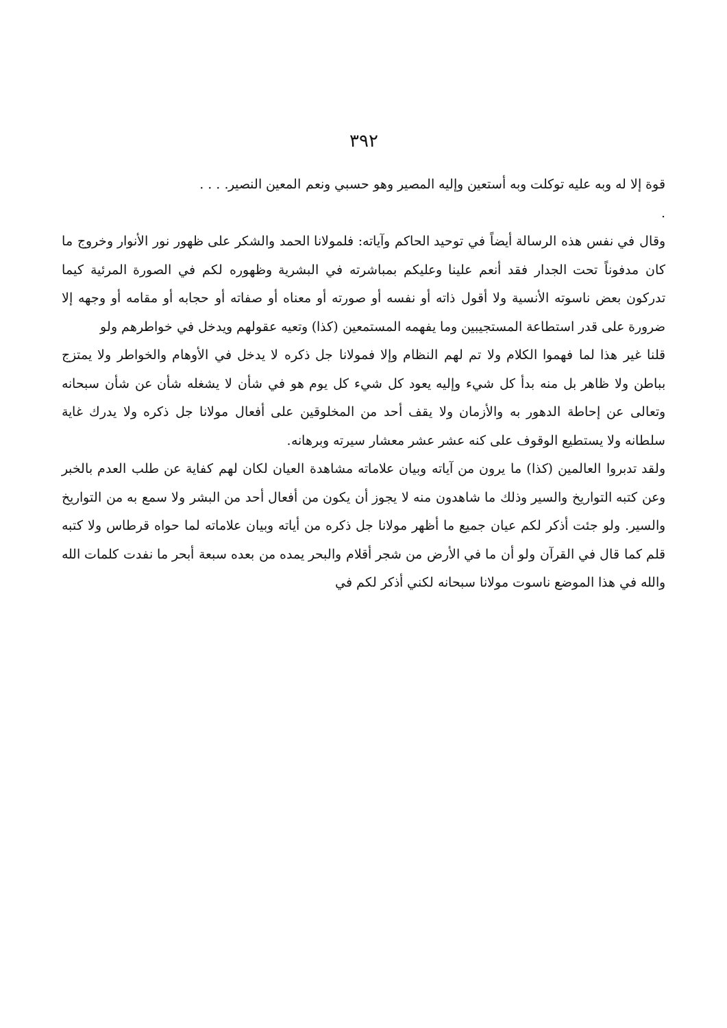٣٩٢
قوة إلا له وبه عليه توكلت وبه أستعين وإليه المصير وهو حسبي ونعم المعين النصير. . . .
.
وقال في نفس هذه الرسالة أيضاً في توحيد الحاكم وآياته: فلمولانا الحمد والشكر على ظهور نور الأنوار وخروج ما كان مدفوناً تحت الجدار فقد أنعم علينا وعليكم بمباشرته في البشرية وظهوره لكم في الصورة المرئية كيما تدركون بعض ناسوته الأنسية ولا أقول ذاته أو نفسه أو صورته أو معناه أو صفاته أو حجابه أو مقامه أو وجهه إلا ضرورة على قدر استطاعة المستجيبين وما يفهمه المستمعين (كذا) وتعيه عقولهم ويدخل في خواطرهم ولو
قلنا غير هذا لما فهموا الكلام ولا تم لهم النظام وإلا فمولانا جل ذكره لا يدخل في الأوهام والخواطر ولا يمتزج بباطن ولا ظاهر بل منه بدأ كل شيء وإليه يعود كل شيء كل يوم هو في شأن لا يشغله شأن عن شأن سبحانه وتعالى عن إحاطة الدهور به والأزمان ولا يقف أحد من المخلوقين على أفعال مولانا جل ذكره ولا يدرك غاية سلطانه ولا يستطيع الوقوف على كنه عشر عشر معشار سيرته وبرهانه.
ولقد تدبروا العالمين (كذا) ما يرون من آياته وبيان علاماته مشاهدة العيان لكان لهم كفاية عن طلب العدم بالخبر وعن كتبه التواريخ والسير وذلك ما شاهدون منه لا يجوز أن يكون من أفعال أحد من البشر ولا سمع به من التواريخ والسير. ولو جئت أذكر لكم عيان جميع ما أظهر مولانا جل ذكره من أياته وبيان علاماته لما حواه قرطاس ولا كتبه قلم كما قال في القرآن ولو أن ما في الأرض من شجر أقلام والبحر يمده من بعده سبعة أبحر ما نفدت كلمات الله والله في هذا الموضع ناسوت مولانا سبحانه لكني أذكر لكم في